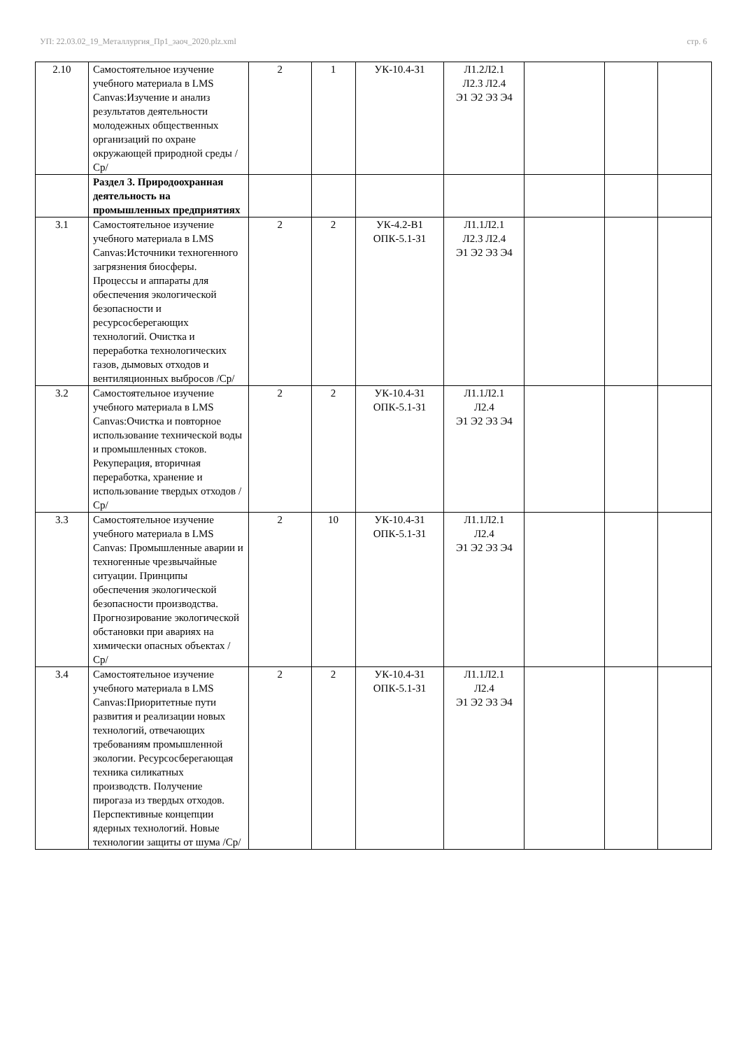УП: 22.03.02_19_Металлургия_Пр1_заоч_2020.plz.xml стр. 6
| 2.10 | Самостоятельное изучение учебного материала в LMS Canvas:Изучение и анализ результатов деятельности молодежных общественных организаций по охране окружающей природной среды /Ср/ | 2 | 1 | УК-10.4-З1 | Л1.2Л2.1 Л2.3 Л2.4 Э1 Э2 Э3 Э4 | | | |
| | Раздел 3. Природоохранная деятельность на промышленных предприятиях | | | | | | | |
| 3.1 | Самостоятельное изучение учебного материала в LMS Canvas:Источники техногенного загрязнения биосферы. Процессы и аппараты для обеспечения экологической безопасности и ресурсосберегающих технологий. Очистка и переработка технологических газов, дымовых отходов и вентиляционных выбросов /Ср/ | 2 | 2 | УК-4.2-В1 ОПК-5.1-З1 | Л1.1Л2.1 Л2.3 Л2.4 Э1 Э2 Э3 Э4 | | | |
| 3.2 | Самостоятельное изучение учебного материала в LMS Canvas:Очистка и повторное использование технической воды и промышленных стоков. Рекуперация, вторичная переработка, хранение и использование твердых отходов /Ср/ | 2 | 2 | УК-10.4-З1 ОПК-5.1-З1 | Л1.1Л2.1 Л2.4 Э1 Э2 Э3 Э4 | | | |
| 3.3 | Самостоятельное изучение учебного материала в LMS Canvas: Промышленные аварии и техногенные чрезвычайные ситуации. Принципы обеспечения экологической безопасности производства. Прогнозирование экологической обстановки при авариях на химически опасных объектах /Ср/ | 2 | 10 | УК-10.4-З1 ОПК-5.1-З1 | Л1.1Л2.1 Л2.4 Э1 Э2 Э3 Э4 | | | |
| 3.4 | Самостоятельное изучение учебного материала в LMS Canvas:Приоритетные пути развития и реализации новых технологий, отвечающих требованиям промышленной экологии. Ресурсосберегающая техника силикатных производств. Получение пирогаза из твердых отходов. Перспективные концепции ядерных технологий. Новые технологии защиты от шума /Ср/ | 2 | 2 | УК-10.4-З1 ОПК-5.1-З1 | Л1.1Л2.1 Л2.4 Э1 Э2 Э3 Э4 | | | |